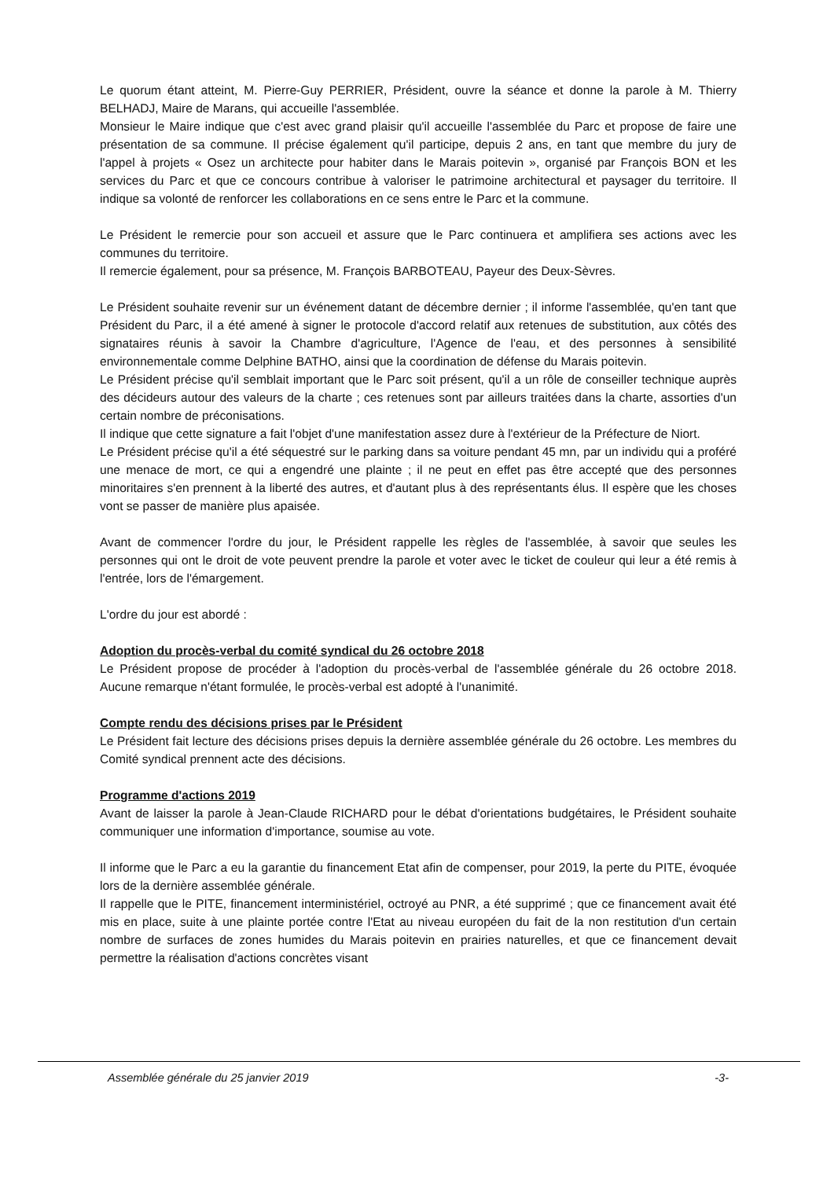Le quorum étant atteint, M. Pierre-Guy PERRIER, Président, ouvre la séance et donne la parole à M. Thierry BELHADJ, Maire de Marans, qui accueille l'assemblée.
Monsieur le Maire indique que c'est avec grand plaisir qu'il accueille l'assemblée du Parc et propose de faire une présentation de sa commune. Il précise également qu'il participe, depuis 2 ans, en tant que membre du jury de l'appel à projets « Osez un architecte pour habiter dans le Marais poitevin », organisé par François BON et les services du Parc et que ce concours contribue à valoriser le patrimoine architectural et paysager du territoire. Il indique sa volonté de renforcer les collaborations en ce sens entre le Parc et la commune.
Le Président le remercie pour son accueil et assure que le Parc continuera et amplifiera ses actions avec les communes du territoire.
Il remercie également, pour sa présence, M. François BARBOTEAU, Payeur des Deux-Sèvres.
Le Président souhaite revenir sur un événement datant de décembre dernier ; il informe l'assemblée, qu'en tant que Président du Parc, il a été amené à signer le protocole d'accord relatif aux retenues de substitution, aux côtés des signataires réunis à savoir la Chambre d'agriculture, l'Agence de l'eau, et des personnes à sensibilité environnementale comme Delphine BATHO, ainsi que la coordination de défense du Marais poitevin.
Le Président précise qu'il semblait important que le Parc soit présent, qu'il a un rôle de conseiller technique auprès des décideurs autour des valeurs de la charte ; ces retenues sont par ailleurs traitées dans la charte, assorties d'un certain nombre de préconisations.
Il indique que cette signature a fait l'objet d'une manifestation assez dure à l'extérieur de la Préfecture de Niort.
Le Président précise qu'il a été séquestré sur le parking dans sa voiture pendant 45 mn, par un individu qui a proféré une menace de mort, ce qui a engendré une plainte ; il ne peut en effet pas être accepté que des personnes minoritaires s'en prennent à la liberté des autres, et d'autant plus à des représentants élus. Il espère que les choses vont se passer de manière plus apaisée.
Avant de commencer l'ordre du jour, le Président rappelle les règles de l'assemblée, à savoir que seules les personnes qui ont le droit de vote peuvent prendre la parole et voter avec le ticket de couleur qui leur a été remis à l'entrée, lors de l'émargement.
L'ordre du jour est abordé :
Adoption du procès-verbal du comité syndical du 26 octobre 2018
Le Président propose de procéder à l'adoption du procès-verbal de l'assemblée générale du 26 octobre 2018. Aucune remarque n'étant formulée, le procès-verbal est adopté à l'unanimité.
Compte rendu des décisions prises par le Président
Le Président fait lecture des décisions prises depuis la dernière assemblée générale du 26 octobre. Les membres du Comité syndical prennent acte des décisions.
Programme d'actions 2019
Avant de laisser la parole à Jean-Claude RICHARD pour le débat d'orientations budgétaires, le Président souhaite communiquer une information d'importance, soumise au vote.
Il informe que le Parc a eu la garantie du financement Etat afin de compenser, pour 2019, la perte du PITE, évoquée lors de la dernière assemblée générale.
Il rappelle que le PITE, financement interministériel, octroyé au PNR, a été supprimé ; que ce financement avait été mis en place, suite à une plainte portée contre l'Etat au niveau européen du fait de la non restitution d'un certain nombre de surfaces de zones humides du Marais poitevin en prairies naturelles, et que ce financement devait permettre la réalisation d'actions concrètes visant
Assemblée générale du 25 janvier 2019 -3-